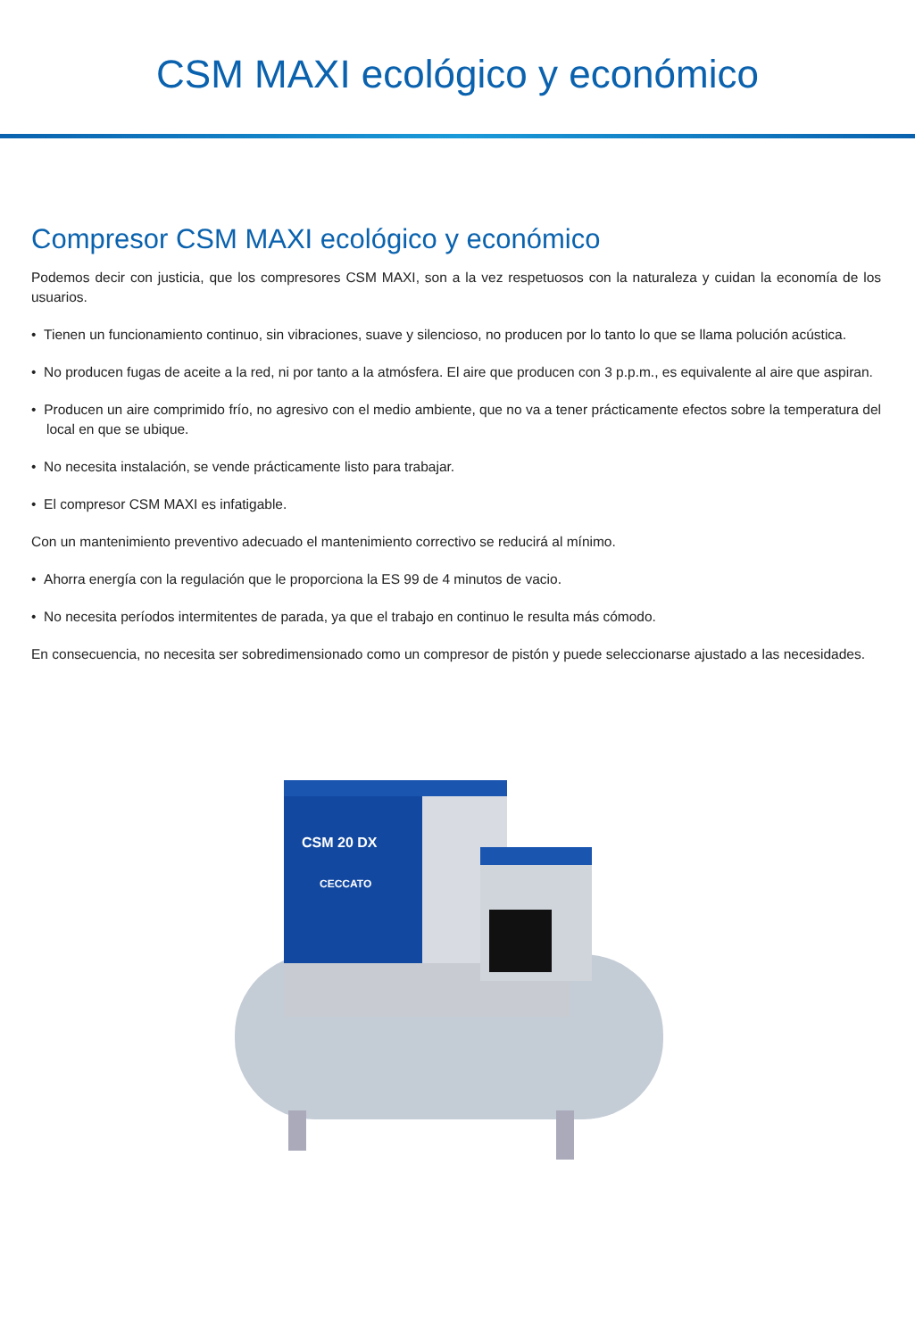CSM MAXI ecológico y económico
Compresor CSM MAXI ecológico y económico
Podemos decir con justicia, que los compresores CSM MAXI, son a la vez respetuosos con la naturaleza y cuidan la economía de los usuarios.
• Tienen un funcionamiento continuo, sin vibraciones, suave y silencioso, no producen por lo tanto lo que se llama polución acústica.
• No producen fugas de aceite a la red, ni por tanto a la atmósfera. El aire que producen con 3 p.p.m., es equivalente al aire que aspiran.
• Producen un aire comprimido frío, no agresivo con el medio ambiente, que no va a tener prácticamente efectos sobre la temperatura del local en que se ubique.
• No necesita instalación, se vende prácticamente listo para trabajar.
• El compresor CSM MAXI es infatigable.
Con un mantenimiento preventivo adecuado el mantenimiento correctivo se reducirá al mínimo.
• Ahorra energía con la regulación que le proporciona la ES 99 de 4 minutos de vacio.
• No necesita períodos intermitentes de parada, ya que el trabajo en continuo le resulta más cómodo.
En consecuencia, no necesita ser sobredimensionado como un compresor de pistón y puede seleccionarse ajustado a las necesidades.
CSM 20 DX
CECCATO